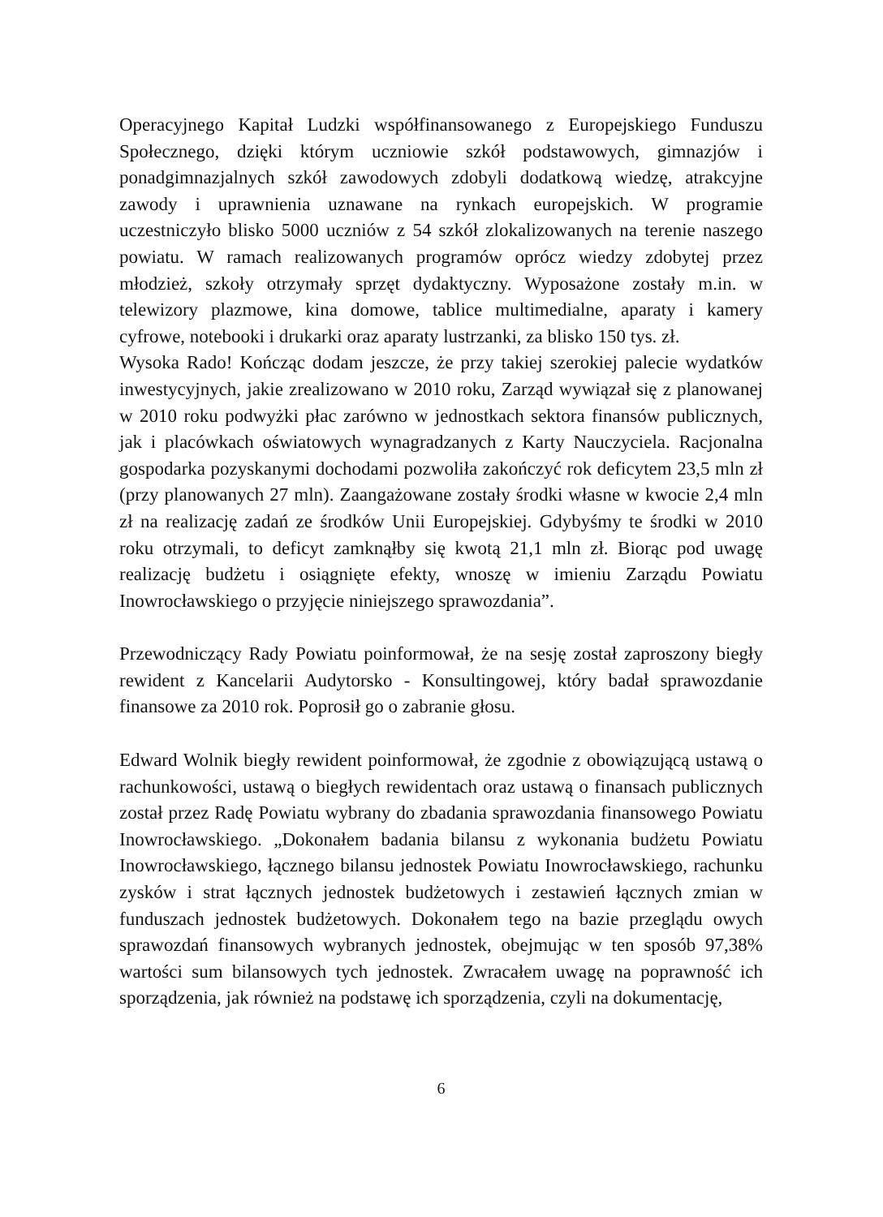Operacyjnego Kapitał Ludzki współfinansowanego z Europejskiego Funduszu Społecznego, dzięki którym uczniowie szkół podstawowych, gimnazjów i ponadgimnazjalnych szkół zawodowych zdobyli dodatkową wiedzę, atrakcyjne zawody i uprawnienia uznawane na rynkach europejskich. W programie uczestniczyło blisko 5000 uczniów z 54 szkół zlokalizowanych na terenie naszego powiatu. W ramach realizowanych programów oprócz wiedzy zdobytej przez młodzież, szkoły otrzymały sprzęt dydaktyczny. Wyposażone zostały m.in. w telewizory plazmowe, kina domowe, tablice multimedialne, aparaty i kamery cyfrowe, notebooki i drukarki oraz aparaty lustrzanki, za blisko 150 tys. zł.
Wysoka Rado! Kończąc dodam jeszcze, że przy takiej szerokiej palecie wydatków inwestycyjnych, jakie zrealizowano w 2010 roku, Zarząd wywiązał się z planowanej w 2010 roku podwyżki płac zarówno w jednostkach sektora finansów publicznych, jak i placówkach oświatowych wynagradzanych z Karty Nauczyciela. Racjonalna gospodarka pozyskanymi dochodami pozwoliła zakończyć rok deficytem 23,5 mln zł (przy planowanych 27 mln). Zaangażowane zostały środki własne w kwocie 2,4 mln zł na realizację zadań ze środków Unii Europejskiej. Gdybyśmy te środki w 2010 roku otrzymali, to deficyt zamknąłby się kwotą 21,1 mln zł. Biorąc pod uwagę realizację budżetu i osiągnięte efekty, wnoszę w imieniu Zarządu Powiatu Inowrocławskiego o przyjęcie niniejszego sprawozdania”.
Przewodniczący Rady Powiatu poinformował, że na sesję został zaproszony biegły rewident z Kancelarii Audytorsko - Konsultingowej, który badał sprawozdanie finansowe za 2010 rok. Poprosił go o zabranie głosu.
Edward Wolnik biegły rewident poinformował, że zgodnie z obowiązującą ustawą o rachunkowości, ustawą o biegłych rewidentach oraz ustawą o finansach publicznych został przez Radę Powiatu wybrany do zbadania sprawozdania finansowego Powiatu Inowrocławskiego. „Dokonałem badania bilansu z wykonania budżetu Powiatu Inowrocławskiego, łącznego bilansu jednostek Powiatu Inowrocławskiego, rachunku zysków i strat łącznych jednostek budżetowych i zestawień łącznych zmian w funduszach jednostek budżetowych. Dokonałem tego na bazie przeglądu owych sprawozdań finansowych wybranych jednostek, obejmując w ten sposób 97,38% wartości sum bilansowych tych jednostek. Zwracałem uwagę na poprawność ich sporządzenia, jak również na podstawę ich sporządzenia, czyli na dokumentację,
6